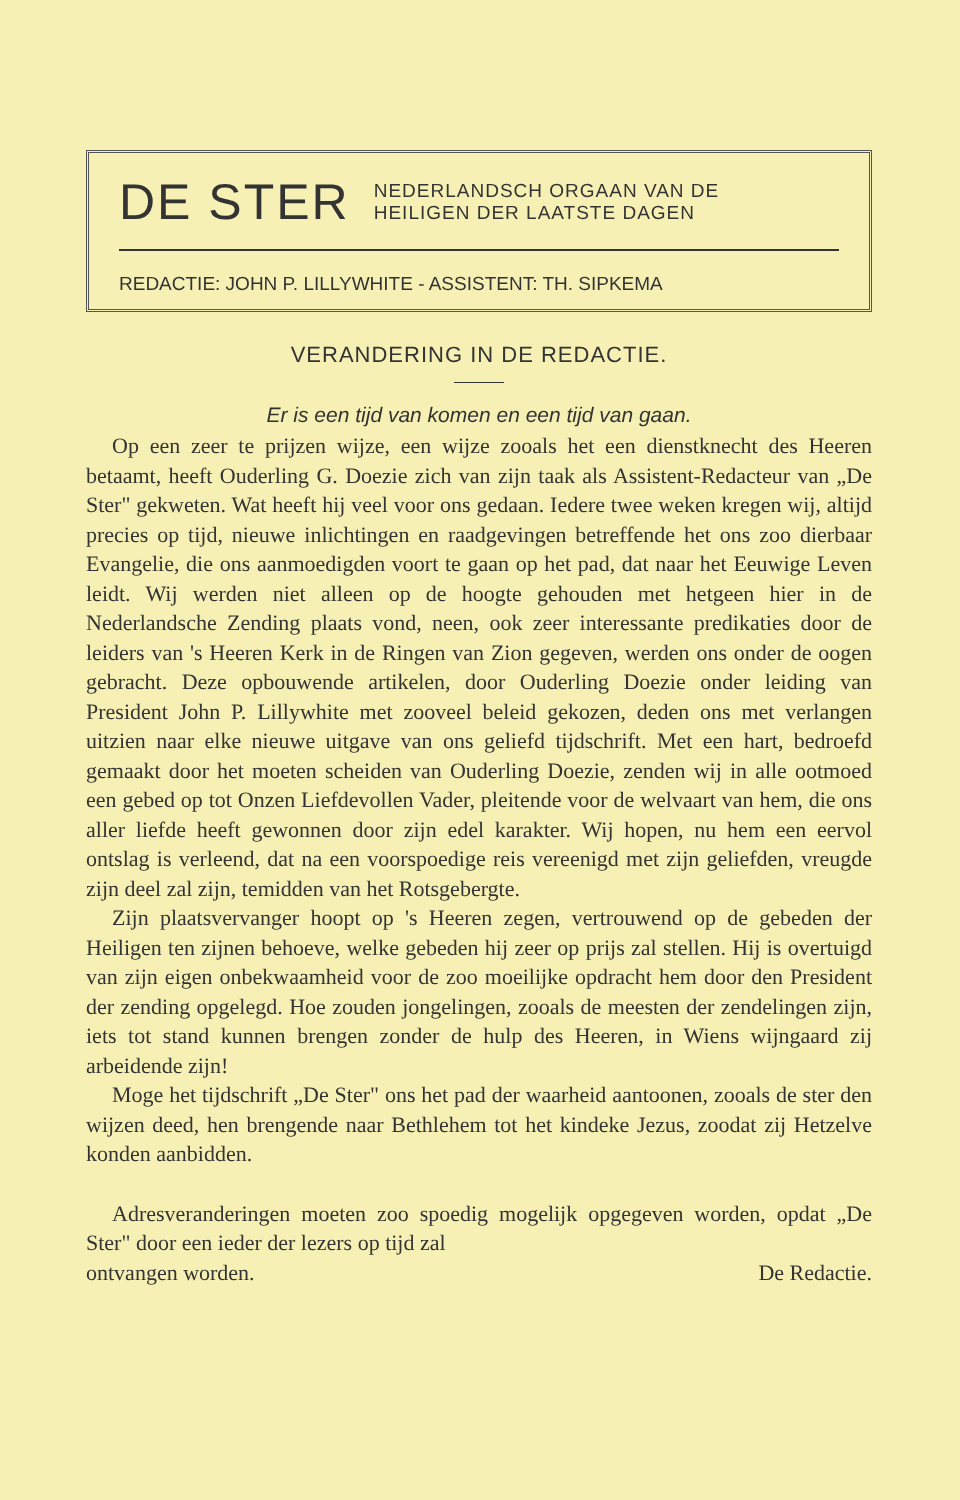DE STER
NEDERLANDSCH ORGAAN VAN DE
HEILIGEN DER LAATSTE DAGEN
REDACTIE: JOHN P. LILLYWHITE - ASSISTENT: TH. SIPKEMA
VERANDERING IN DE REDACTIE.
Er is een tijd van komen en een tijd van gaan.
Op een zeer te prijzen wijze, een wijze zooals het een dienstknecht des Heeren betaamt, heeft Ouderling G. Doezie zich van zijn taak als Assistent-Redacteur van „De Ster" gekweten. Wat heeft hij veel voor ons gedaan. Iedere twee weken kregen wij, altijd precies op tijd, nieuwe inlichtingen en raadgevingen betreffende het ons zoo dierbaar Evangelie, die ons aanmoedigden voort te gaan op het pad, dat naar het Eeuwige Leven leidt. Wij werden niet alleen op de hoogte gehouden met hetgeen hier in de Nederlandsche Zending plaats vond, neen, ook zeer interessante predikaties door de leiders van 's Heeren Kerk in de Ringen van Zion gegeven, werden ons onder de oogen gebracht. Deze opbouwende artikelen, door Ouderling Doezie onder leiding van President John P. Lillywhite met zooveel beleid gekozen, deden ons met verlangen uitzien naar elke nieuwe uitgave van ons geliefd tijdschrift. Met een hart, bedroefd gemaakt door het moeten scheiden van Ouderling Doezie, zenden wij in alle ootmoed een gebed op tot Onzen Liefdevollen Vader, pleitende voor de welvaart van hem, die ons aller liefde heeft gewonnen door zijn edel karakter. Wij hopen, nu hem een eervol ontslag is verleend, dat na een voorspoedige reis vereenigd met zijn geliefden, vreugde zijn deel zal zijn, temidden van het Rotsgebergte.
Zijn plaatsvervanger hoopt op 's Heeren zegen, vertrouwend op de gebeden der Heiligen ten zijnen behoeve, welke gebeden hij zeer op prijs zal stellen. Hij is overtuigd van zijn eigen onbekwaamheid voor de zoo moeilijke opdracht hem door den President der zending opgelegd. Hoe zouden jongelingen, zooals de meesten der zendelingen zijn, iets tot stand kunnen brengen zonder de hulp des Heeren, in Wiens wijngaard zij arbeidende zijn!
Moge het tijdschrift „De Ster" ons het pad der waarheid aantoonen, zooals de ster den wijzen deed, hen brengende naar Bethlehem tot het kindeke Jezus, zoodat zij Hetzelve konden aanbidden.
Adresveranderingen moeten zoo spoedig mogelijk opgegeven worden, opdat „De Ster" door een ieder der lezers op tijd zal
ontvangen worden. De Redactie.